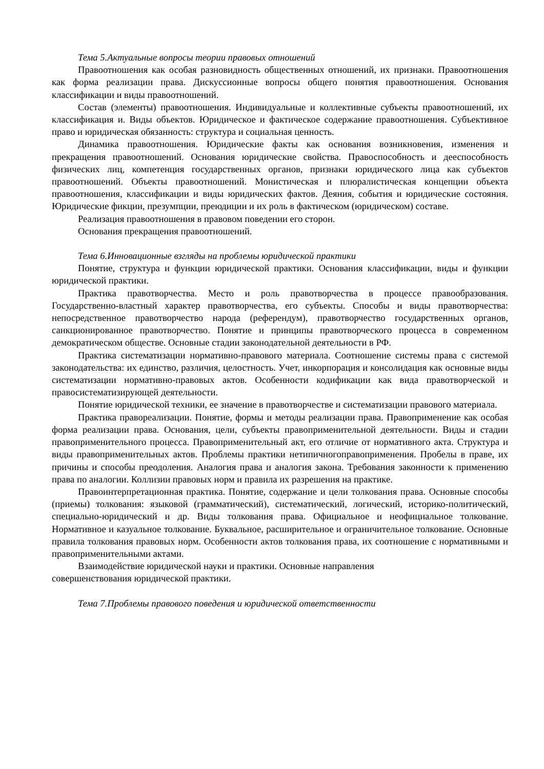Тема 5.Актуальные вопросы теории правовых отношений
Правоотношения как особая разновидность общественных отношений, их признаки. Правоотношения как форма реализации права. Дискуссионные вопросы общего понятия правоотношения. Основания классификации и виды правоотношений.
Состав (элементы) правоотношения. Индивидуальные и коллективные субъекты правоотношений, их классификация и. Виды объектов. Юридическое и фактическое содержание правоотношения. Субъективное право и юридическая обязанность: структура и социальная ценность.
Динамика правоотношения. Юридические факты как основания возникновения, изменения и прекращения правоотношений. Основания юридические свойства. Правоспособность и дееспособность физических лиц, компетенция государственных органов, признаки юридического лица как субъектов правоотношений. Объекты правоотношений. Монистическая и плюралистическая концепции объекта правоотношения, классификации и виды юридических фактов. Деяния, события и юридические состояния. Юридические фикции, презумпции, преюдиции и их роль в фактическом (юридическом) составе.
Реализация правоотношения в правовом поведении его сторон.
Основания прекращения правоотношений.
Тема 6.Инновационные взгляды на проблемы юридической практики
Понятие, структура и функции юридической практики. Основания классификации, виды и функции юридической практики.
Практика правотворчества. Место и роль правотворчества в процессе правообразования. Государственно-властный характер правотворчества, его субъекты. Способы и виды правотворчества: непосредственное правотворчество народа (референдум), правотворчество государственных органов, санкционированное правотворчество. Понятие и принципы правотворческого процесса в современном демократическом обществе. Основные стадии законодательной деятельности в РФ.
Практика систематизации нормативно-правового материала. Соотношение системы права с системой законодательства: их единство, различия, целостность. Учет, инкорпорация и консолидация как основные виды систематизации нормативно-правовых актов. Особенности кодификации как вида правотворческой и правосистематизирующей деятельности.
Понятие юридической техники, ее значение в правотворчестве и систематизации правового материала.
Практика правореализации. Понятие, формы и методы реализации права. Правоприменение как особая форма реализации права. Основания, цели, субъекты правоприменительной деятельности. Виды и стадии правоприменительного процесса. Правоприменительный акт, его отличие от нормативного акта. Структура и виды правоприменительных актов. Проблемы практики нетипичногоправоприменения. Пробелы в праве, их причины и способы преодоления. Аналогия права и аналогия закона. Требования законности к применению права по аналогии. Коллизии правовых норм и правила их разрешения на практике.
Правоинтерпретационная практика. Понятие, содержание и цели толкования права. Основные способы (приемы) толкования: языковой (грамматический), систематический, логический, историко-политический, специально-юридический и др. Виды толкования права. Официальное и неофициальное толкование. Нормативное и казуальное толкование. Буквальное, расширительное и ограничительное толкование. Основные правила толкования правовых норм. Особенности актов толкования права, их соотношение с нормативными и правоприменительными актами.
Взаимодействие юридической науки и практики. Основные направления
совершенствования юридической практики.
Тема 7.Проблемы правового поведения и юридической ответственности